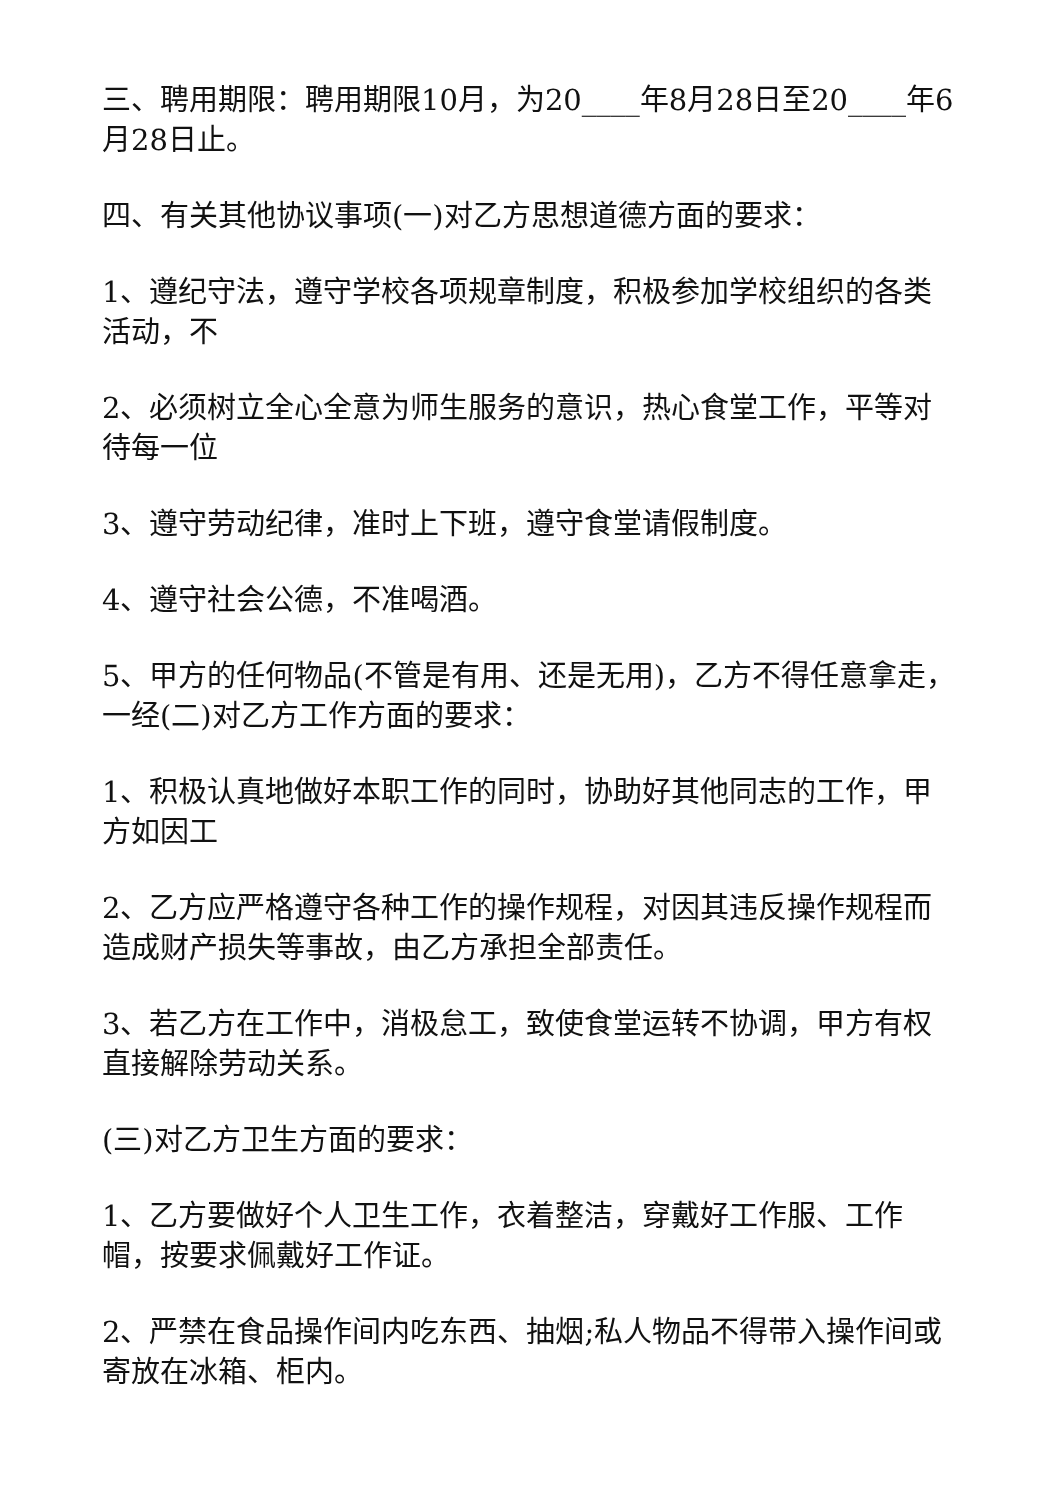三、聘用期限：聘用期限10月，为20____年8月28日至20____年6月28日止。
四、有关其他协议事项(一)对乙方思想道德方面的要求：
1、遵纪守法，遵守学校各项规章制度，积极参加学校组织的各类活动，不
2、必须树立全心全意为师生服务的意识，热心食堂工作，平等对待每一位
3、遵守劳动纪律，准时上下班，遵守食堂请假制度。
4、遵守社会公德，不准喝酒。
5、甲方的任何物品(不管是有用、还是无用)，乙方不得任意拿走，一经(二)对乙方工作方面的要求：
1、积极认真地做好本职工作的同时，协助好其他同志的工作，甲方如因工
2、乙方应严格遵守各种工作的操作规程，对因其违反操作规程而造成财产损失等事故，由乙方承担全部责任。
3、若乙方在工作中，消极怠工，致使食堂运转不协调，甲方有权直接解除劳动关系。
(三)对乙方卫生方面的要求：
1、乙方要做好个人卫生工作，衣着整洁，穿戴好工作服、工作帽，按要求佩戴好工作证。
2、严禁在食品操作间内吃东西、抽烟;私人物品不得带入操作间或寄放在冰箱、柜内。